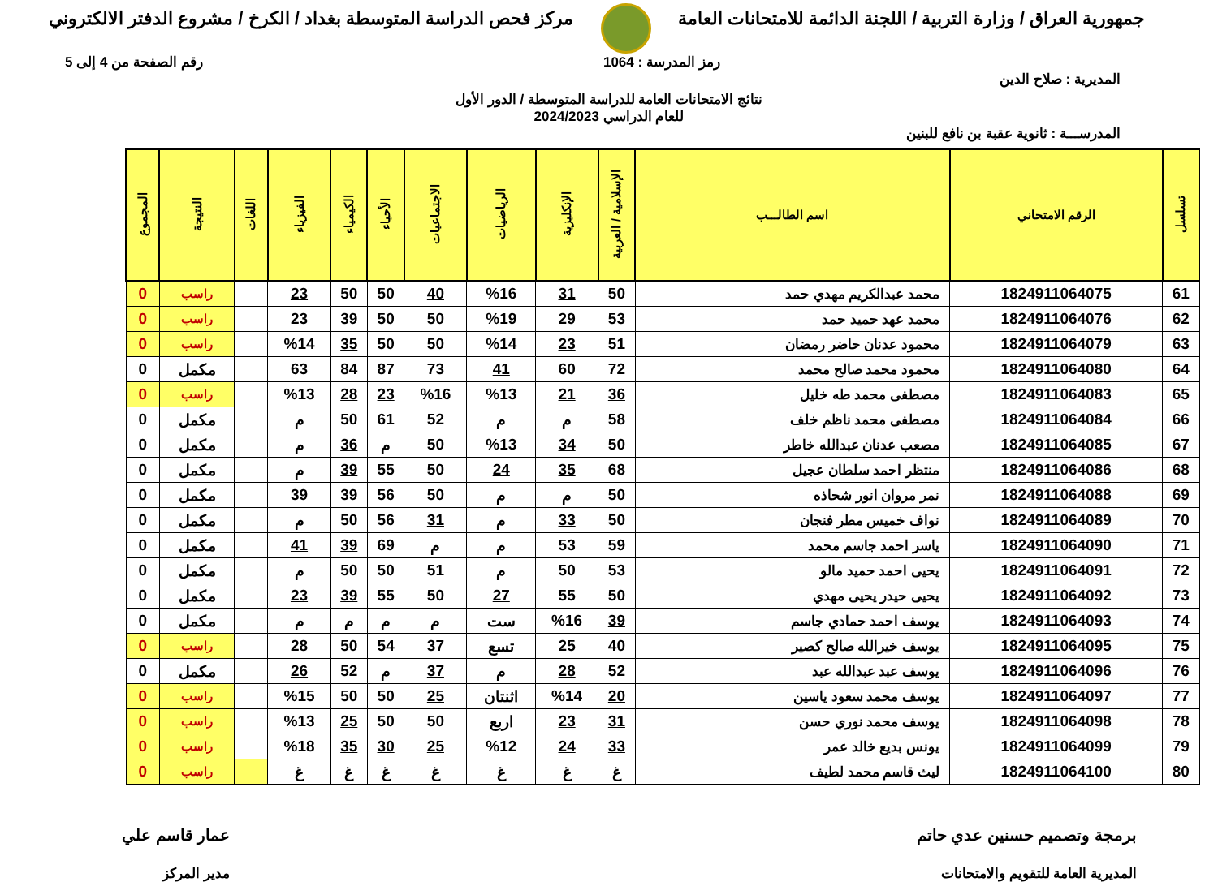جمهورية العراق / وزارة التربية / اللجنة الدائمة للامتحانات العامة
مركز فحص الدراسة المتوسطة بغداد / الكرخ / مشروع الدفتر الالكتروني
رمز المدرسة : 1064 رقم الصفحة من 4 إلى 5
المديرية : صلاح الدين
نتائج الامتحانات العامة للدراسة المتوسطة / الدور الأول
للعام الدراسي 2024/2023
المدرســـة : ثانوية عقبة بن نافع للبنين
| تسلسل | الرقم الامتحاني | اسم الطالـــب | الإسلامية / العربية | الإنكليزية | الرياضيات | الاجتماعيات | الأحياء | الكيمياء | الفيزياء | اللغات | النتيجة | المجموع |
| --- | --- | --- | --- | --- | --- | --- | --- | --- | --- | --- | --- | --- |
| 61 | 1824911064075 | محمد عبدالكريم مهدي حمد | 50 | 31 | %16 | 40 | 50 | 50 | 23 | | راسب | 0 |
| 62 | 1824911064076 | محمد عهد حميد حمد | 53 | 29 | %19 | 50 | 50 | 39 | 23 | | راسب | 0 |
| 63 | 1824911064079 | محمود عدنان حاضر رمضان | 51 | 23 | %14 | 50 | 50 | 35 | %14 | | راسب | 0 |
| 64 | 1824911064080 | محمود محمد صالح محمد | 72 | 60 | 41 | 73 | 87 | 84 | 63 | | مكمل | 0 |
| 65 | 1824911064083 | مصطفى محمد طه خليل | 36 | 21 | %13 | %16 | 23 | 28 | %13 | | راسب | 0 |
| 66 | 1824911064084 | مصطفى محمد ناظم خلف | 58 | م | م | 52 | 61 | 50 | م | | مكمل | 0 |
| 67 | 1824911064085 | مصعب عدنان عبدالله خاطر | 50 | 34 | %13 | 50 | م | 36 | م | | مكمل | 0 |
| 68 | 1824911064086 | منتظر احمد سلطان عجيل | 68 | 35 | 24 | 50 | 55 | 39 | م | | مكمل | 0 |
| 69 | 1824911064088 | نمر مروان انور شحاذه | 50 | م | م | 50 | 56 | 39 | 39 | | مكمل | 0 |
| 70 | 1824911064089 | نواف خميس مطر فنجان | 50 | 33 | م | 31 | 56 | 50 | م | | مكمل | 0 |
| 71 | 1824911064090 | ياسر احمد جاسم محمد | 59 | 53 | م | م | 69 | 39 | 41 | | مكمل | 0 |
| 72 | 1824911064091 | يحيى احمد حميد مالو | 53 | 50 | م | 51 | 50 | 50 | م | | مكمل | 0 |
| 73 | 1824911064092 | يحيى حيدر يحيى مهدي | 50 | 55 | 27 | 50 | 55 | 39 | 23 | | مكمل | 0 |
| 74 | 1824911064093 | يوسف احمد حمادي جاسم | 39 | %16 | ست | م | م | م | م | | مكمل | 0 |
| 75 | 1824911064095 | يوسف خيرالله صالح كصير | 40 | 25 | تسع | 37 | 54 | 50 | 28 | | راسب | 0 |
| 76 | 1824911064096 | يوسف عبد عبدالله عبد | 52 | 28 | م | 37 | م | 52 | 26 | | مكمل | 0 |
| 77 | 1824911064097 | يوسف محمد سعود ياسين | 20 | %14 | اثنتان | 25 | 50 | 50 | %15 | | راسب | 0 |
| 78 | 1824911064098 | يوسف محمد نوري حسن | 31 | 23 | اربع | 50 | 50 | 25 | %13 | | راسب | 0 |
| 79 | 1824911064099 | يونس بديع خالد عمر | 33 | 24 | %12 | 25 | 30 | 35 | %18 | | راسب | 0 |
| 80 | 1824911064100 | ليث قاسم محمد لطيف | غ | غ | غ | غ | غ | غ | غ | | راسب | 0 |
برمجة وتصميم حسنين عدي حاتم
المديرية العامة للتقويم والامتحانات
عمار قاسم علي
مدير المركز